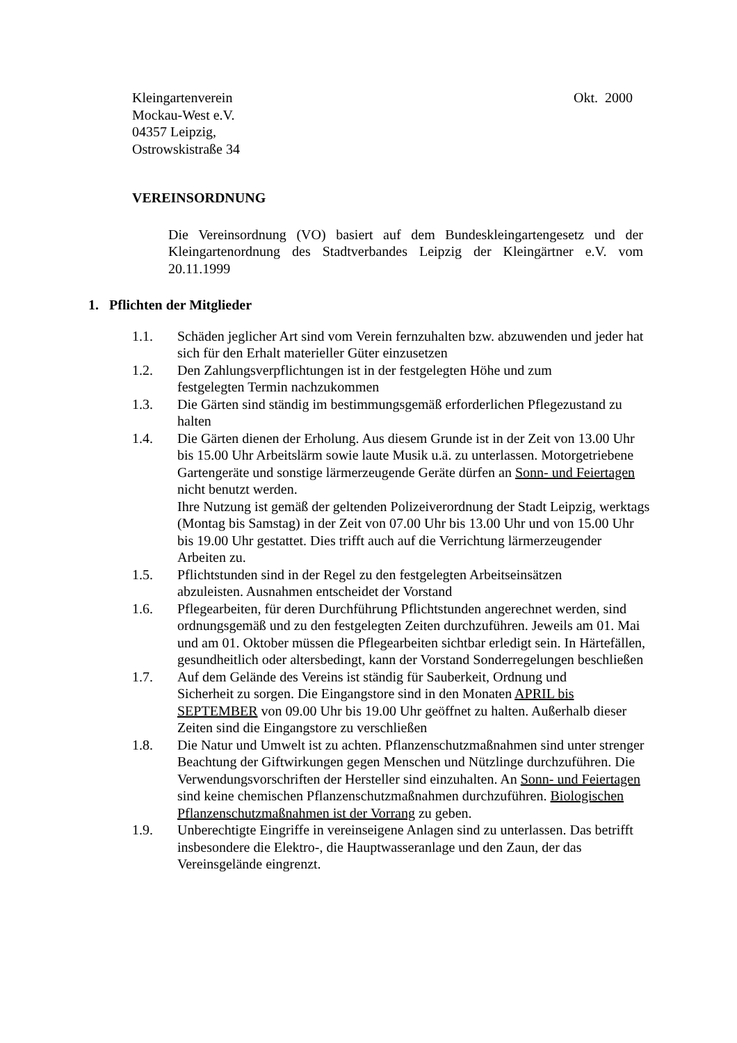Kleingartenverein Okt. 2000
Mockau-West e.V.
04357 Leipzig,
Ostrowskistraße 34
VEREINSORDNUNG
Die Vereinsordnung (VO) basiert auf dem Bundeskleingartengesetz und der Kleingartenordnung des Stadtverbandes Leipzig der Kleingärtner e.V. vom 20.11.1999
1. Pflichten der Mitglieder
1.1. Schäden jeglicher Art sind vom Verein fernzuhalten bzw. abzuwenden und jeder hat sich für den Erhalt materieller Güter einzusetzen
1.2. Den Zahlungsverpflichtungen ist in der festgelegten Höhe und zum
festgelegten Termin nachzukommen
1.3. Die Gärten sind ständig im bestimmungsgemäß erforderlichen Pflegezustand zu halten
1.4. Die Gärten dienen der Erholung. Aus diesem Grunde ist in der Zeit von 13.00 Uhr bis 15.00 Uhr Arbeitslärm sowie laute Musik u.ä. zu unterlassen. Motorgetriebene Gartengeräte und sonstige lärmerzeugende Geräte dürfen an Sonn- und Feiertagen nicht benutzt werden.
Ihre Nutzung ist gemäß der geltenden Polizeiverordnung der Stadt Leipzig, werktags (Montag bis Samstag) in der Zeit von 07.00 Uhr bis 13.00 Uhr und von 15.00 Uhr bis 19.00 Uhr gestattet. Dies trifft auch auf die Verrichtung lärmerzeugender Arbeiten zu.
1.5. Pflichtstunden sind in der Regel zu den festgelegten Arbeitseinsätzen
abzuleisten. Ausnahmen entscheidet der Vorstand
1.6. Pflegearbeiten, für deren Durchführung Pflichtstunden angerechnet werden, sind ordnungsgemäß und zu den festgelegten Zeiten durchzuführen. Jeweils am 01. Mai und am 01. Oktober müssen die Pflegearbeiten sichtbar erledigt sein. In Härtefällen, gesundheitlich oder altersbedingt, kann der Vorstand Sonderregelungen beschließen
1.7. Auf dem Gelände des Vereins ist ständig für Sauberkeit, Ordnung und
Sicherheit zu sorgen. Die Eingangstore sind in den Monaten APRIL bis SEPTEMBER von 09.00 Uhr bis 19.00 Uhr geöffnet zu halten. Außerhalb dieser Zeiten sind die Eingangstore zu verschließen
1.8. Die Natur und Umwelt ist zu achten. Pflanzenschutzmaßnahmen sind unter strenger Beachtung der Giftwirkungen gegen Menschen und Nützlinge durchzuführen. Die Verwendungsvorschriften der Hersteller sind einzuhalten. An Sonn- und Feiertagen sind keine chemischen Pflanzenschutzmaßnahmen durchzuführen. Biologischen Pflanzenschutzmaßnahmen ist der Vorrang zu geben.
1.9. Unberechtigte Eingriffe in vereinseigene Anlagen sind zu unterlassen. Das betrifft insbesondere die Elektro-, die Hauptwasseranlage und den Zaun, der das Vereinsgelände eingrenzt.